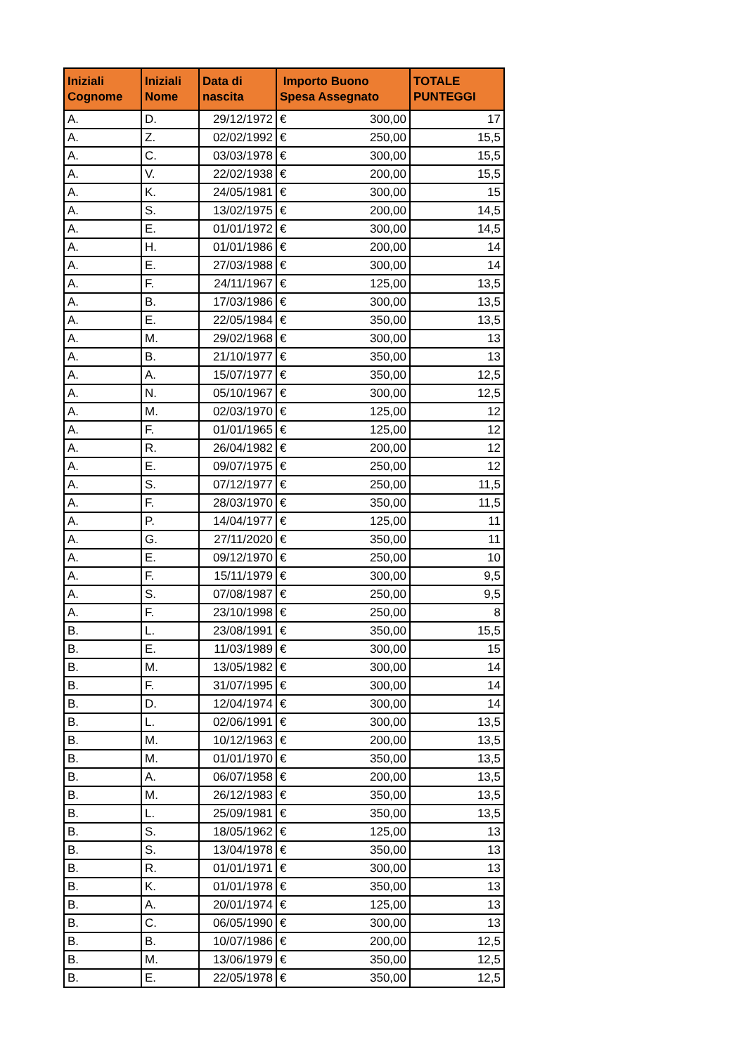| Iniziali Cognome | Iniziali Nome | Data di nascita | Importo Buono Spesa Assegnato | TOTALE PUNTEGGI |
| --- | --- | --- | --- | --- |
| A. | D. | 29/12/1972 | € 300,00 | 17 |
| A. | Z. | 02/02/1992 | € 250,00 | 15,5 |
| A. | C. | 03/03/1978 | € 300,00 | 15,5 |
| A. | V. | 22/02/1938 | € 200,00 | 15,5 |
| A. | K. | 24/05/1981 | € 300,00 | 15 |
| A. | S. | 13/02/1975 | € 200,00 | 14,5 |
| A. | E. | 01/01/1972 | € 300,00 | 14,5 |
| A. | H. | 01/01/1986 | € 200,00 | 14 |
| A. | E. | 27/03/1988 | € 300,00 | 14 |
| A. | F. | 24/11/1967 | € 125,00 | 13,5 |
| A. | B. | 17/03/1986 | € 300,00 | 13,5 |
| A. | E. | 22/05/1984 | € 350,00 | 13,5 |
| A. | M. | 29/02/1968 | € 300,00 | 13 |
| A. | B. | 21/10/1977 | € 350,00 | 13 |
| A. | A. | 15/07/1977 | € 350,00 | 12,5 |
| A. | N. | 05/10/1967 | € 300,00 | 12,5 |
| A. | M. | 02/03/1970 | € 125,00 | 12 |
| A. | F. | 01/01/1965 | € 125,00 | 12 |
| A. | R. | 26/04/1982 | € 200,00 | 12 |
| A. | E. | 09/07/1975 | € 250,00 | 12 |
| A. | S. | 07/12/1977 | € 250,00 | 11,5 |
| A. | F. | 28/03/1970 | € 350,00 | 11,5 |
| A. | P. | 14/04/1977 | € 125,00 | 11 |
| A. | G. | 27/11/2020 | € 350,00 | 11 |
| A. | E. | 09/12/1970 | € 250,00 | 10 |
| A. | F. | 15/11/1979 | € 300,00 | 9,5 |
| A. | S. | 07/08/1987 | € 250,00 | 9,5 |
| A. | F. | 23/10/1998 | € 250,00 | 8 |
| B. | L. | 23/08/1991 | € 350,00 | 15,5 |
| B. | E. | 11/03/1989 | € 300,00 | 15 |
| B. | M. | 13/05/1982 | € 300,00 | 14 |
| B. | F. | 31/07/1995 | € 300,00 | 14 |
| B. | D. | 12/04/1974 | € 300,00 | 14 |
| B. | L. | 02/06/1991 | € 300,00 | 13,5 |
| B. | M. | 10/12/1963 | € 200,00 | 13,5 |
| B. | M. | 01/01/1970 | € 350,00 | 13,5 |
| B. | A. | 06/07/1958 | € 200,00 | 13,5 |
| B. | M. | 26/12/1983 | € 350,00 | 13,5 |
| B. | L. | 25/09/1981 | € 350,00 | 13,5 |
| B. | S. | 18/05/1962 | € 125,00 | 13 |
| B. | S. | 13/04/1978 | € 350,00 | 13 |
| B. | R. | 01/01/1971 | € 300,00 | 13 |
| B. | K. | 01/01/1978 | € 350,00 | 13 |
| B. | A. | 20/01/1974 | € 125,00 | 13 |
| B. | C. | 06/05/1990 | € 300,00 | 13 |
| B. | B. | 10/07/1986 | € 200,00 | 12,5 |
| B. | M. | 13/06/1979 | € 350,00 | 12,5 |
| B. | E. | 22/05/1978 | € 350,00 | 12,5 |